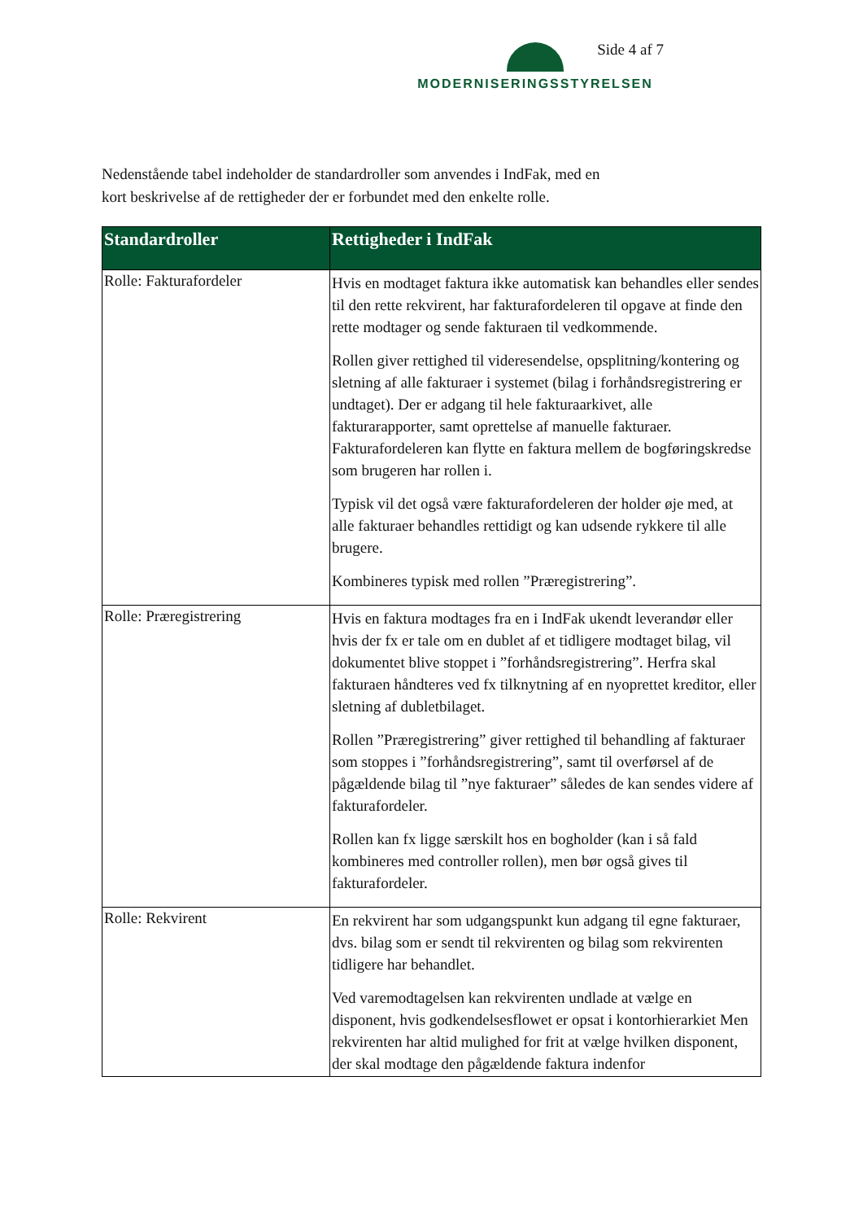MODERNISERINGSSTYRELSEN Side 4 af 7
Nedenstående tabel indeholder de standardroller som anvendes i IndFak, med en
kort beskrivelse af de rettigheder der er forbundet med den enkelte rolle.
| Standardroller | Rettigheder i IndFak |
| --- | --- |
| Rolle: Fakturafordeler | Hvis en modtaget faktura ikke automatisk kan behandles eller sendes til den rette rekvirent, har fakturafordeleren til opgave at finde den rette modtager og sende fakturaen til vedkommende. Rollen giver rettighed til videresendelse, opsplitning/kontering og sletning af alle fakturaer i systemet (bilag i forhåndsregistrering er undtaget). Der er adgang til hele fakturaarkivet, alle fakturarapporter, samt oprettelse af manuelle fakturaer. Fakturafordeleren kan flytte en faktura mellem de bogføringskredse som brugeren har rollen i. Typisk vil det også være fakturafordeleren der holder øje med, at alle fakturaer behandles rettidigt og kan udsende rykkere til alle brugere. Kombineres typisk med rollen ”Præregistrering”. |
| Rolle: Præregistrering | Hvis en faktura modtages fra en i IndFak ukendt leverandør eller hvis der fx er tale om en dublet af et tidligere modtaget bilag, vil dokumentet blive stoppet i ”forhåndsregistrering”. Herfra skal fakturaen håndteres ved fx tilknytning af en nyoprettet kreditor, eller sletning af dubletbilaget. Rollen ”Præregistrering” giver rettighed til behandling af fakturaer som stoppes i ”forhåndsregistrering”, samt til overførsel af de pågældende bilag til ”nye fakturaer” således de kan sendes videre af fakturafordeler. Rollen kan fx ligge særskilt hos en bogholder (kan i så fald kombineres med controller rollen), men bør også gives til fakturafordeler. |
| Rolle: Rekvirent | En rekvirent har som udgangspunkt kun adgang til egne fakturaer, dvs. bilag som er sendt til rekvirenten og bilag som rekvirenten tidligere har behandlet. Ved varemodtagelsen kan rekvirenten undlade at vælge en disponent, hvis godkendelsesflowet er opsat i kontorhierarkiet Men rekvirenten har altid mulighed for frit at vælge hvilken disponent, der skal modtage den pågældende faktura indenfor |